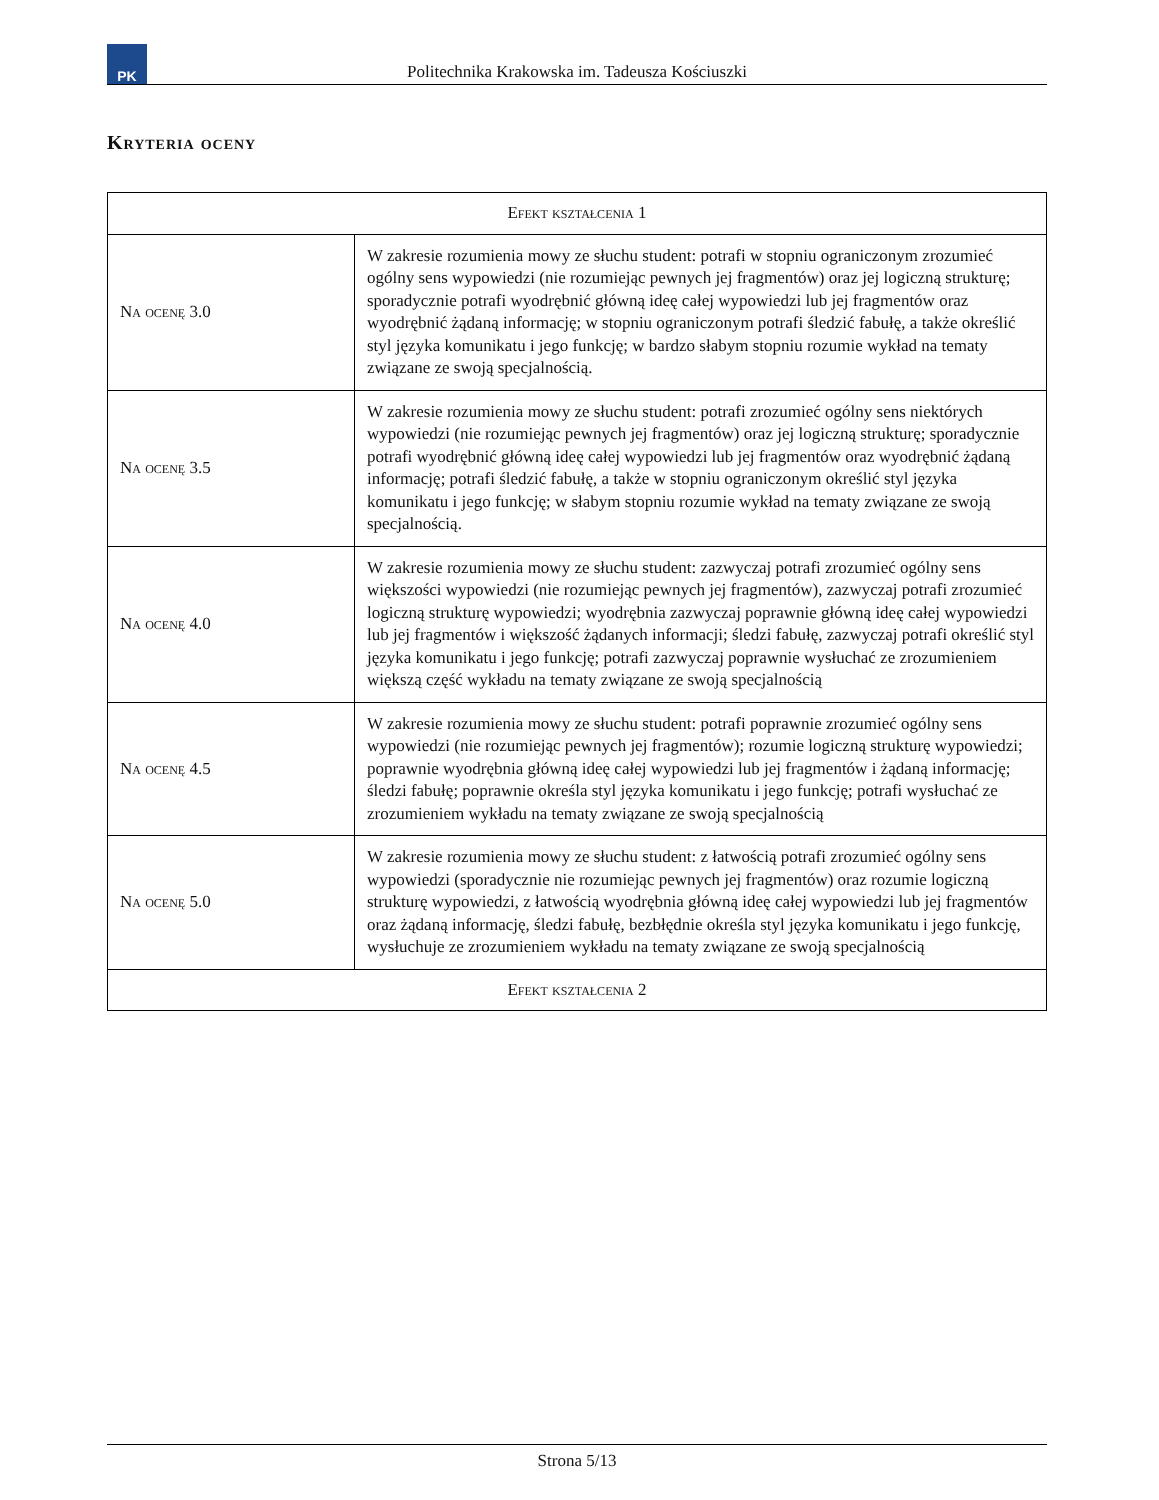PK
Politechnika Krakowska im. Tadeusza Kościuszki
Kryteria oceny
| Efekt kształcenia 1 | |
| --- | --- |
| Na ocenę 3.0 | W zakresie rozumienia mowy ze słuchu student: potrafi w stopniu ograniczonym zrozumieć ogólny sens wypowiedzi (nie rozumiejąc pewnych jej fragmentów) oraz jej logiczną strukturę; sporadycznie potrafi wyodrębnić główną ideę całej wypowiedzi lub jej fragmentów oraz wyodrębnić żądaną informację; w stopniu ograniczonym potrafi śledzić fabułę, a także określić styl języka komunikatu i jego funkcję; w bardzo słabym stopniu rozumie wykład na tematy związane ze swoją specjalnością. |
| Na ocenę 3.5 | W zakresie rozumienia mowy ze słuchu student: potrafi zrozumieć ogólny sens niektórych wypowiedzi (nie rozumiejąc pewnych jej fragmentów) oraz jej logiczną strukturę; sporadycznie potrafi wyodrębnić główną ideę całej wypowiedzi lub jej fragmentów oraz wyodrębnić żądaną informację; potrafi śledzić fabułę, a także w stopniu ograniczonym określić styl języka komunikatu i jego funkcję; w słabym stopniu rozumie wykład na tematy związane ze swoją specjalnością. |
| Na ocenę 4.0 | W zakresie rozumienia mowy ze słuchu student: zazwyczaj potrafi zrozumieć ogólny sens większości wypowiedzi (nie rozumiejąc pewnych jej fragmentów), zazwyczaj potrafi zrozumieć logiczną strukturę wypowiedzi; wyodrębnia zazwyczaj poprawnie główną ideę całej wypowiedzi lub jej fragmentów i większość żądanych informacji; śledzi fabułę, zazwyczaj potrafi określić styl języka komunikatu i jego funkcję; potrafi zazwyczaj poprawnie wysłuchać ze zrozumieniem większą część wykładu na tematy związane ze swoją specjalnością |
| Na ocenę 4.5 | W zakresie rozumienia mowy ze słuchu student: potrafi poprawnie zrozumieć ogólny sens wypowiedzi (nie rozumiejąc pewnych jej fragmentów); rozumie logiczną strukturę wypowiedzi; poprawnie wyodrębnia główną ideę całej wypowiedzi lub jej fragmentów i żądaną informację; śledzi fabułę; poprawnie określa styl języka komunikatu i jego funkcję; potrafi wysłuchać ze zrozumieniem wykładu na tematy związane ze swoją specjalnością |
| Na ocenę 5.0 | W zakresie rozumienia mowy ze słuchu student: z łatwością potrafi zrozumieć ogólny sens wypowiedzi (sporadycznie nie rozumiejąc pewnych jej fragmentów) oraz rozumie logiczną strukturę wypowiedzi, z łatwością wyodrębnia główną ideę całej wypowiedzi lub jej fragmentów oraz żądaną informację, śledzi fabułę, bezbłędnie określa styl języka komunikatu i jego funkcję, wysłuchuje ze zrozumieniem wykładu na tematy związane ze swoją specjalnością |
| Efekt kształcenia 2 | |
Strona 5/13